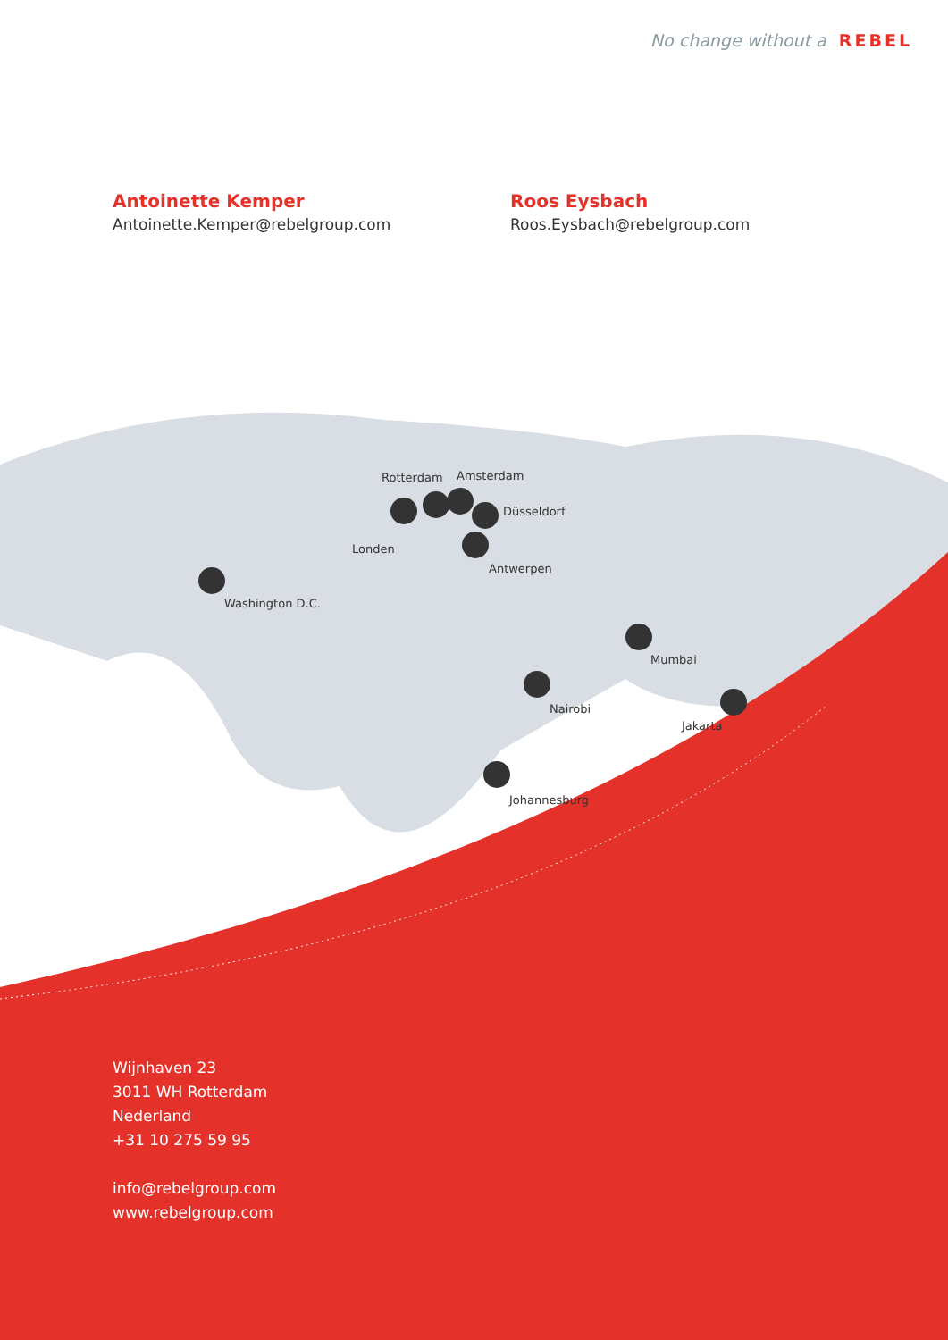No change without a REBEL
Antoinette Kemper
Antoinette.Kemper@rebelgroup.com
Roos Eysbach
Roos.Eysbach@rebelgroup.com
Rotterdam Amsterdam
Düsseldorf
Londen
Antwerpen
Washington D.C.
Mumbai
Nairobi
Jakarta
Johannesburg
Wijnhaven 23
3011 WH Rotterdam
Nederland
+31 10 275 59 95
info@rebelgroup.com
www.rebelgroup.com